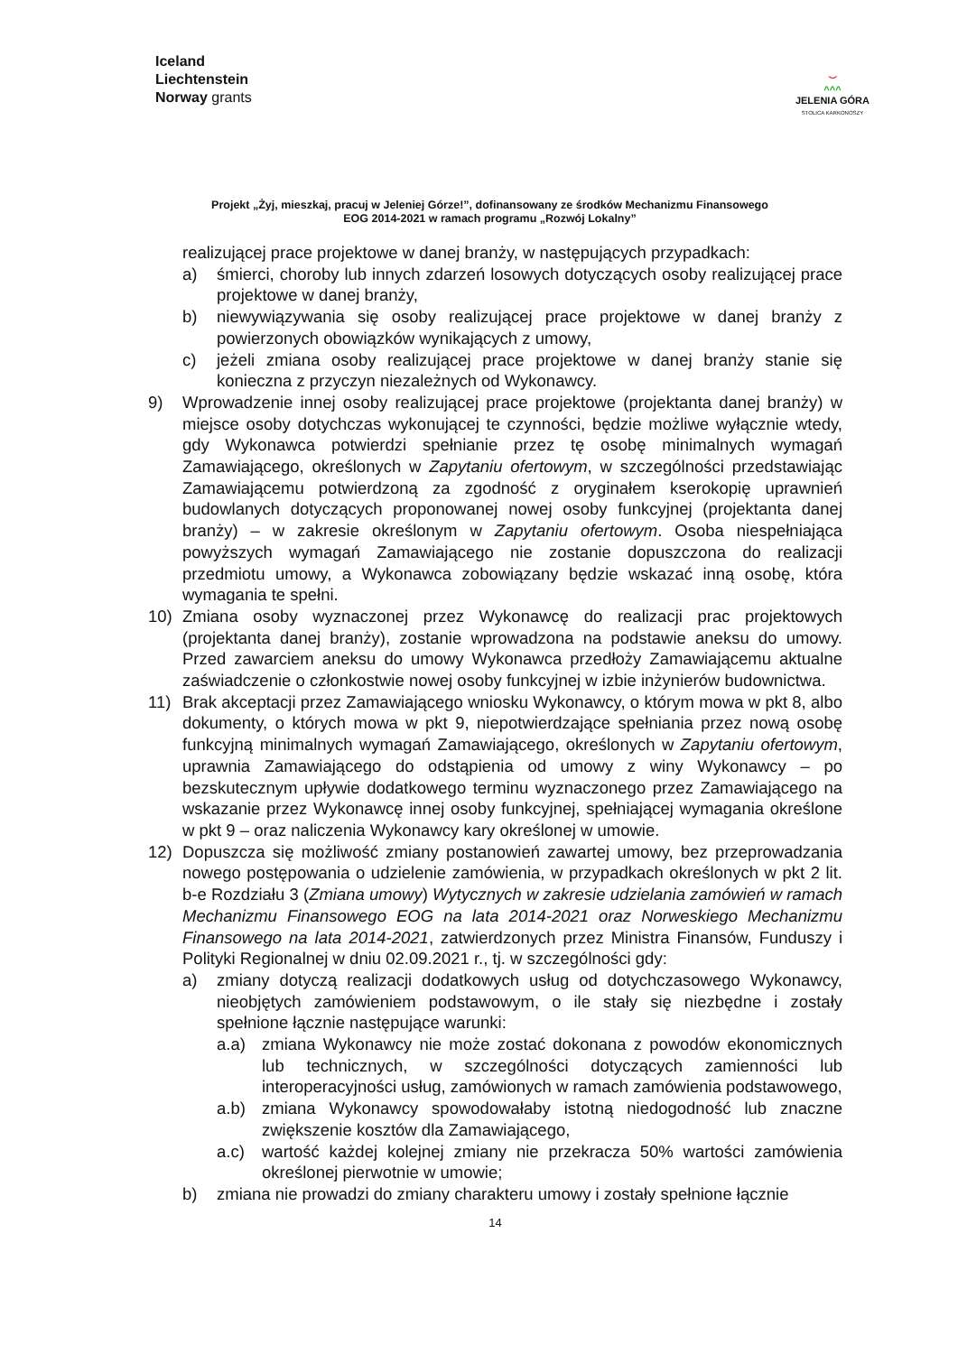Iceland
Liechtenstein
Norway grants
⌣
^^^
JELENIA GÓRA
STOLICA KARKONOSZY
Projekt „Żyj, mieszkaj, pracuj w Jeleniej Górze!”, dofinansowany ze środków Mechanizmu Finansowego
EOG 2014-2021 w ramach programu „Rozwój Lokalny”
realizującej prace projektowe w danej branży, w następujących przypadkach:
a) śmierci, choroby lub innych zdarzeń losowych dotyczących osoby realizującej prace projektowe w danej branży,
b) niewywiązywania się osoby realizującej prace projektowe w danej branży z powierzonych obowiązków wynikających z umowy,
c) jeżeli zmiana osoby realizującej prace projektowe w danej branży stanie się konieczna z przyczyn niezależnych od Wykonawcy.
9) Wprowadzenie innej osoby realizującej prace projektowe (projektanta danej branży) w miejsce osoby dotychczas wykonującej te czynności, będzie możliwe wyłącznie wtedy, gdy Wykonawca potwierdzi spełnianie przez tę osobę minimalnych wymagań Zamawiającego, określonych w Zapytaniu ofertowym, w szczególności przedstawiając Zamawiającemu potwierdzoną za zgodność z oryginałem kserokopię uprawnień budowlanych dotyczących proponowanej nowej osoby funkcyjnej (projektanta danej branży) – w zakresie określonym w Zapytaniu ofertowym. Osoba niespełniająca powyższych wymagań Zamawiającego nie zostanie dopuszczona do realizacji przedmiotu umowy, a Wykonawca zobowiązany będzie wskazać inną osobę, która wymagania te spełni.
10) Zmiana osoby wyznaczonej przez Wykonawcę do realizacji prac projektowych (projektanta danej branży), zostanie wprowadzona na podstawie aneksu do umowy. Przed zawarciem aneksu do umowy Wykonawca przedłoży Zamawiającemu aktualne zaświadczenie o członkostwie nowej osoby funkcyjnej w izbie inżynierów budownictwa.
11) Brak akceptacji przez Zamawiającego wniosku Wykonawcy, o którym mowa w pkt 8, albo dokumenty, o których mowa w pkt 9, niepotwierdzające spełniania przez nową osobę funkcyjną minimalnych wymagań Zamawiającego, określonych w Zapytaniu ofertowym, uprawnia Zamawiającego do odstąpienia od umowy z winy Wykonawcy – po bezskutecznym upływie dodatkowego terminu wyznaczonego przez Zamawiającego na wskazanie przez Wykonawcę innej osoby funkcyjnej, spełniającej wymagania określone w pkt 9 – oraz naliczenia Wykonawcy kary określonej w umowie.
12) Dopuszcza się możliwość zmiany postanowień zawartej umowy, bez przeprowadzania nowego postępowania o udzielenie zamówienia, w przypadkach określonych w pkt 2 lit. b-e Rozdziału 3 (Zmiana umowy) Wytycznych w zakresie udzielania zamówień w ramach Mechanizmu Finansowego EOG na lata 2014-2021 oraz Norweskiego Mechanizmu Finansowego na lata 2014-2021, zatwierdzonych przez Ministra Finansów, Funduszy i Polityki Regionalnej w dniu 02.09.2021 r., tj. w szczególności gdy:
a) zmiany dotyczą realizacji dodatkowych usług od dotychczasowego Wykonawcy, nieobjętych zamówieniem podstawowym, o ile stały się niezbędne i zostały spełnione łącznie następujące warunki:
a.a) zmiana Wykonawcy nie może zostać dokonana z powodów ekonomicznych lub technicznych, w szczególności dotyczących zamienności lub interoperacyjności usług, zamówionych w ramach zamówienia podstawowego,
a.b) zmiana Wykonawcy spowodowałaby istotną niedogodność lub znaczne zwiększenie kosztów dla Zamawiającego,
a.c) wartość każdej kolejnej zmiany nie przekracza 50% wartości zamówienia określonej pierwotnie w umowie;
b) zmiana nie prowadzi do zmiany charakteru umowy i zostały spełnione łącznie
14